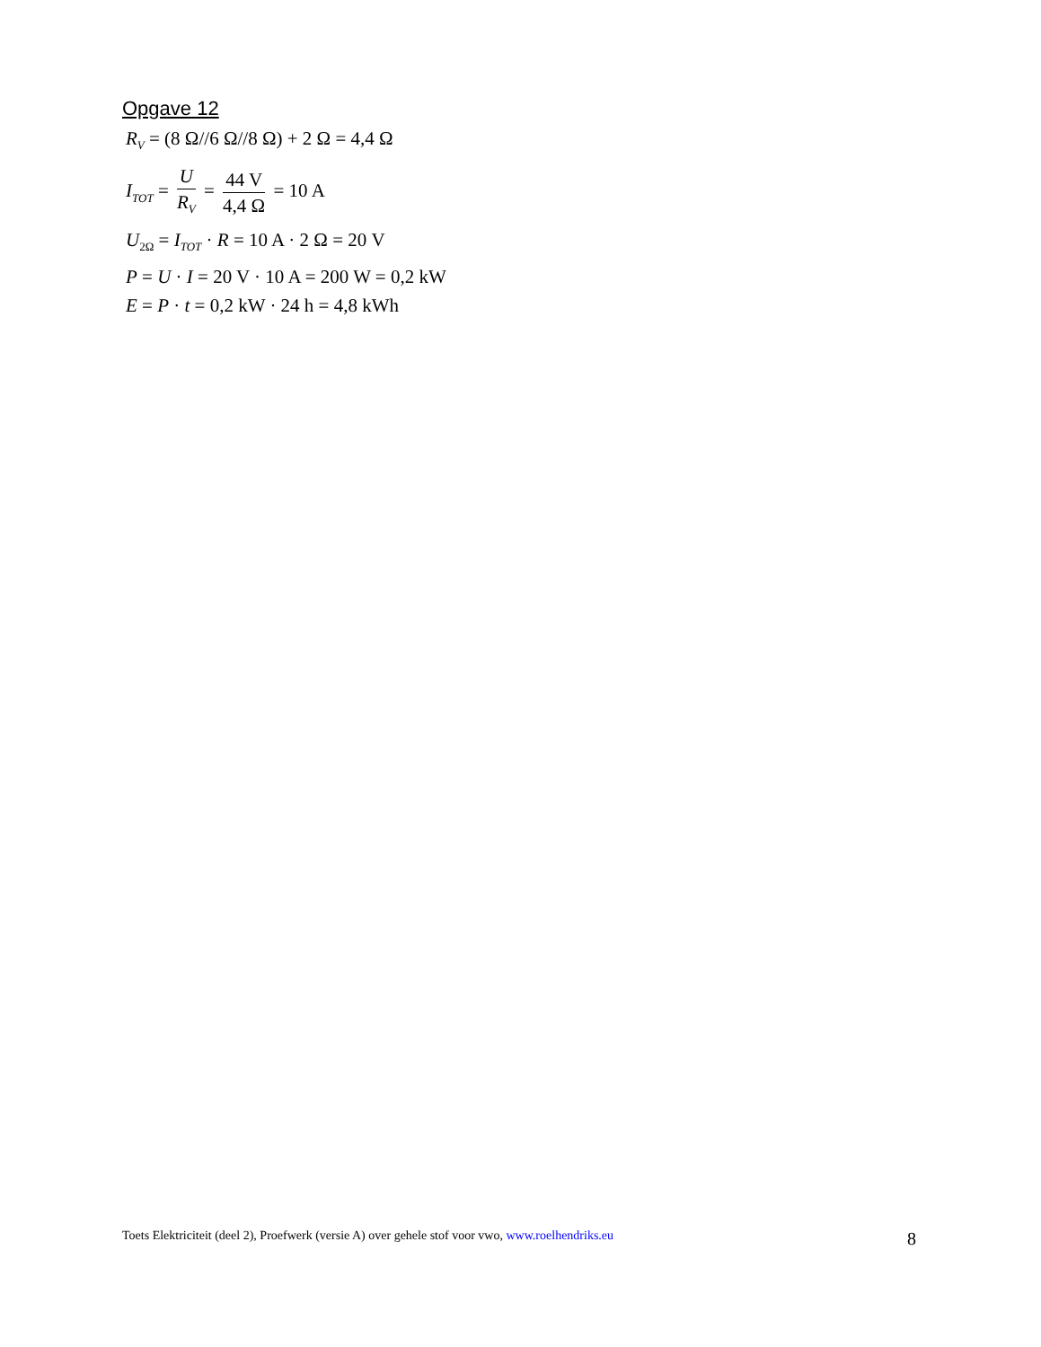Opgave 12
R<sub>V</sub> = (8 Ω//6 Ω//8 Ω) + 2 Ω = 4,4 Ω
I<sub>TOT</sub> = U R<sub>V</sub> = 44 V 4,4 Ω = 10 A
U<sub>2Ω</sub> = I<sub>TOT</sub> · R = 10 A · 2 Ω = 20 V
P = U · I = 20 V · 10 A = 200 W = 0,2 kW
E = P · t = 0,2 kW · 24 h = 4,8 kWh
Toets Elektriciteit (deel 2), Proefwerk (versie A) over gehele stof voor vwo, www.roelhendriks.eu 8